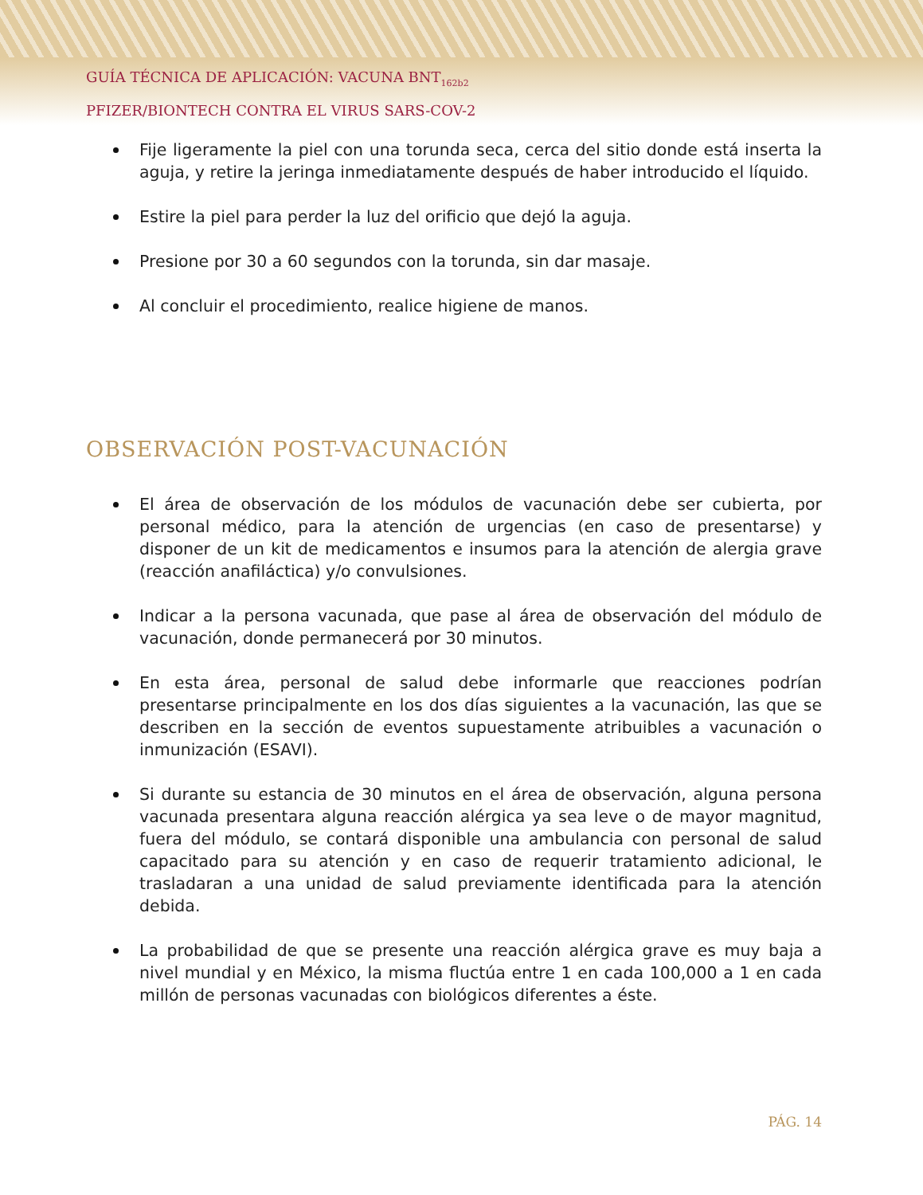GUÍA TÉCNICA DE APLICACIÓN: VACUNA BNT<sub>162b2</sub>
PFIZER/BIONTECH CONTRA EL VIRUS SARS-COV-2
Fije ligeramente la piel con una torunda seca, cerca del sitio donde está inserta la aguja, y retire la jeringa inmediatamente después de haber introducido el líquido.
Estire la piel para perder la luz del orificio que dejó la aguja.
Presione por 30 a 60 segundos con la torunda, sin dar masaje.
Al concluir el procedimiento, realice higiene de manos.
OBSERVACIÓN POST-VACUNACIÓN
El área de observación de los módulos de vacunación debe ser cubierta, por personal médico, para la atención de urgencias (en caso de presentarse) y disponer de un kit de medicamentos e insumos para la atención de alergia grave (reacción anafiláctica) y/o convulsiones.
Indicar a la persona vacunada, que pase al área de observación del módulo de vacunación, donde permanecerá por 30 minutos.
En esta área, personal de salud debe informarle que reacciones podrían presentarse principalmente en los dos días siguientes a la vacunación, las que se describen en la sección de eventos supuestamente atribuibles a vacunación o inmunización (ESAVI).
Si durante su estancia de 30 minutos en el área de observación, alguna persona vacunada presentara alguna reacción alérgica ya sea leve o de mayor magnitud, fuera del módulo, se contará disponible una ambulancia con personal de salud capacitado para su atención y en caso de requerir tratamiento adicional, le trasladaran a una unidad de salud previamente identificada para la atención debida.
La probabilidad de que se presente una reacción alérgica grave es muy baja a nivel mundial y en México, la misma fluctúa entre 1 en cada 100,000 a 1 en cada millón de personas vacunadas con biológicos diferentes a éste.
PÁG. 14